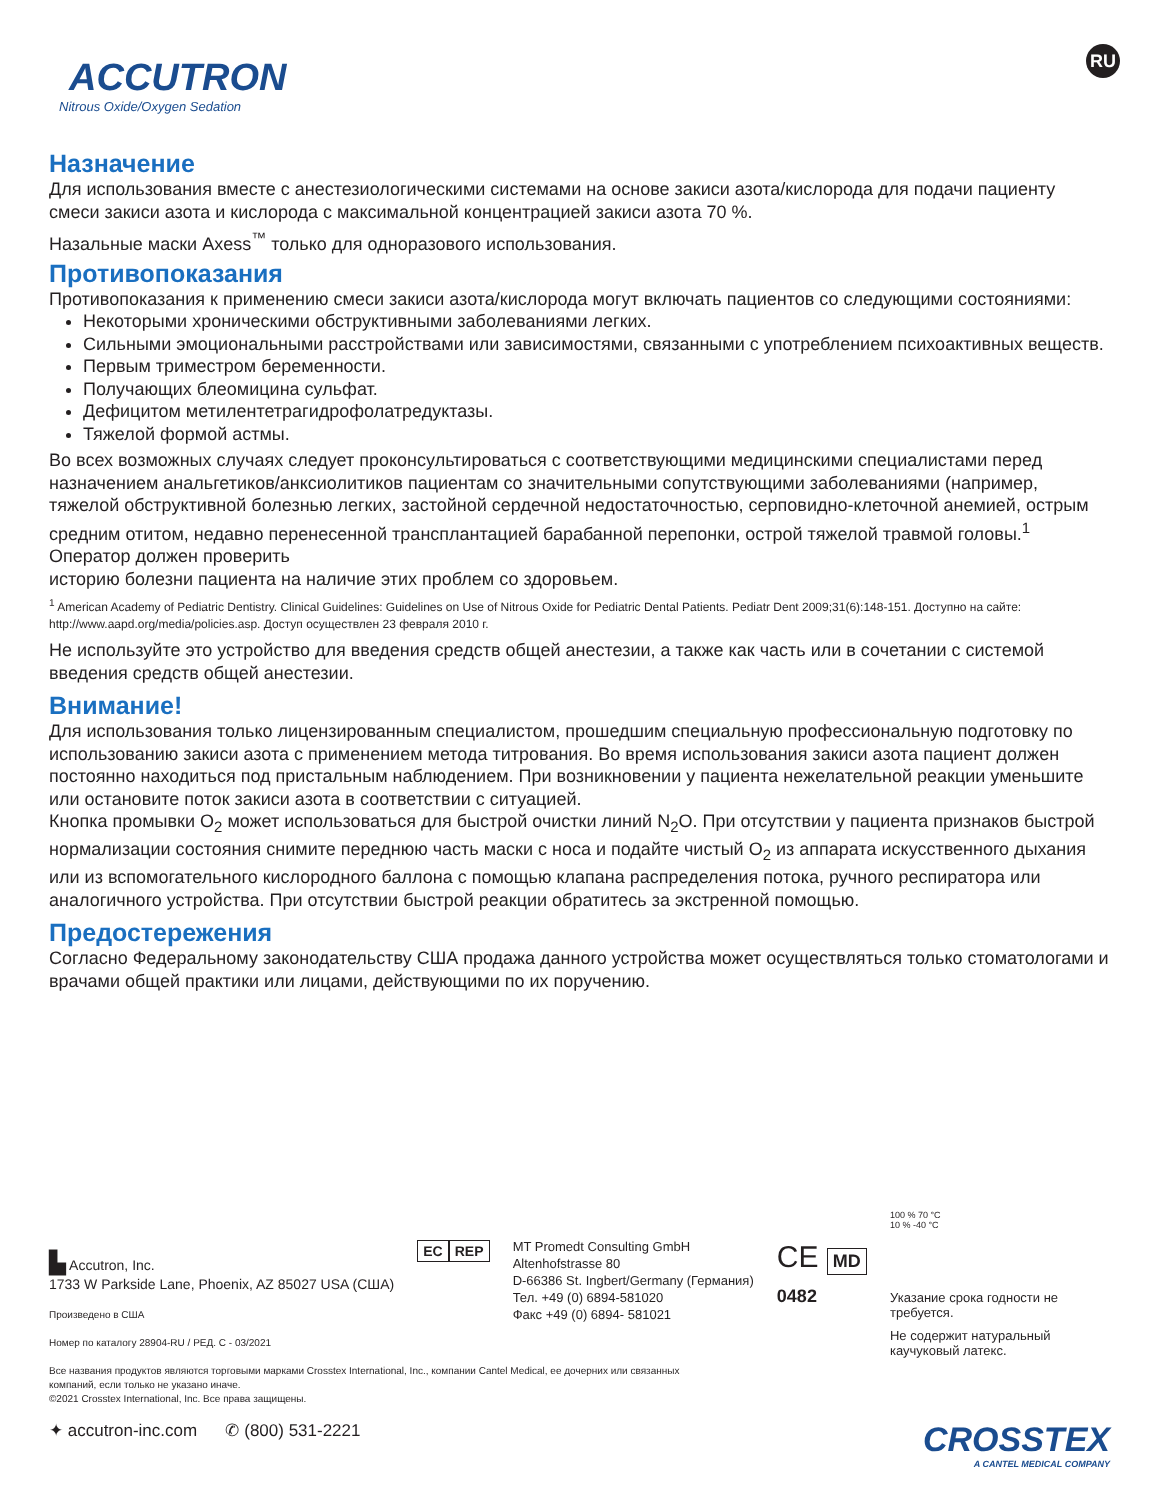ACCUTRON
Nitrous Oxide/Oxygen Sedation
RU
Назначение
Для использования вместе с анестезиологическими системами на основе закиси азота/кислорода для подачи пациенту смеси закиси азота и кислорода с максимальной концентрацией закиси азота 70 %.
Назальные маски Axess<sup>™</sup> только для одноразового использования.
Противопоказания
Противопоказания к применению смеси закиси азота/кислорода могут включать пациентов со следующими состояниями:
Некоторыми хроническими обструктивными заболеваниями легких.
Сильными эмоциональными расстройствами или зависимостями, связанными с употреблением психоактивных веществ.
Первым триместром беременности.
Получающих блеомицина сульфат.
Дефицитом метилентетрагидрофолатредуктазы.
Тяжелой формой астмы.
Во всех возможных случаях следует проконсультироваться с соответствующими медицинскими специалистами перед назначением анальгетиков/анксиолитиков пациентам со значительными сопутствующими заболеваниями (например, тяжелой обструктивной болезнью легких, застойной сердечной недостаточностью, серповидно-клеточной анемией, острым средним отитом, недавно перенесенной трансплантацией барабанной перепонки, острой тяжелой травмой головы.<sup>1</sup> Оператор должен проверить
историю болезни пациента на наличие этих проблем со здоровьем.
<sup>1</sup> American Academy of Pediatric Dentistry. Clinical Guidelines: Guidelines on Use of Nitrous Oxide for Pediatric Dental Patients. Pediatr Dent 2009;31(6):148-151. Доступно на сайте: http://www.aapd.org/media/policies.asp. Доступ осуществлен 23 февраля 2010 г.
Не используйте это устройство для введения средств общей анестезии, а также как часть или в сочетании с системой введения средств общей анестезии.
Внимание!
Для использования только лицензированным специалистом, прошедшим специальную профессиональную подготовку по использованию закиси азота с применением метода титрования. Во время использования закиси азота пациент должен постоянно находиться под пристальным наблюдением. При возникновении у пациента нежелательной реакции уменьшите или остановите поток закиси азота в соответствии с ситуацией.
Кнопка промывки O<sub>2</sub> может использоваться для быстрой очистки линий N<sub>2</sub>O. При отсутствии у пациента признаков быстрой нормализации состояния снимите переднюю часть маски с носа и подайте чистый O<sub>2</sub> из аппарата искусственного дыхания или из вспомогательного кислородного баллона с помощью клапана распределения потока, ручного респиратора или аналогичного устройства. При отсутствии быстрой реакции обратитесь за экстренной помощью.
Предостережения
Согласно Федеральному законодательству США продажа данного устройства может осуществляться только стоматологами и врачами общей практики или лицами, действующими по их поручению.
▙ Accutron, Inc.
1733 W Parkside Lane, Phoenix, AZ 85027 USA (США)
EC REP
MT Promedt Consulting GmbH
Altenhofstrasse 80
D-66386 St. Ingbert/Germany (Германия)
Тел. +49 (0) 6894-581020
Факс +49 (0) 6894- 581021
CE MD
0482
100 % 70 °C
10 % -40 °C
Указание срока годности не требуется.
Не содержит натуральный каучуковый латекс.
Произведено в США
Номер по каталогу 28904-RU / РЕД. C - 03/2021
Все названия продуктов являются торговыми марками Crosstex International, Inc., компании Cantel Medical, ее дочерних или связанных
компаний, если только не указано иначе.
©2021 Crosstex International, Inc. Все права защищены.
✦ accutron-inc.com ✆ (800) 531-2221
CROSSTEX
A CANTEL MEDICAL COMPANY